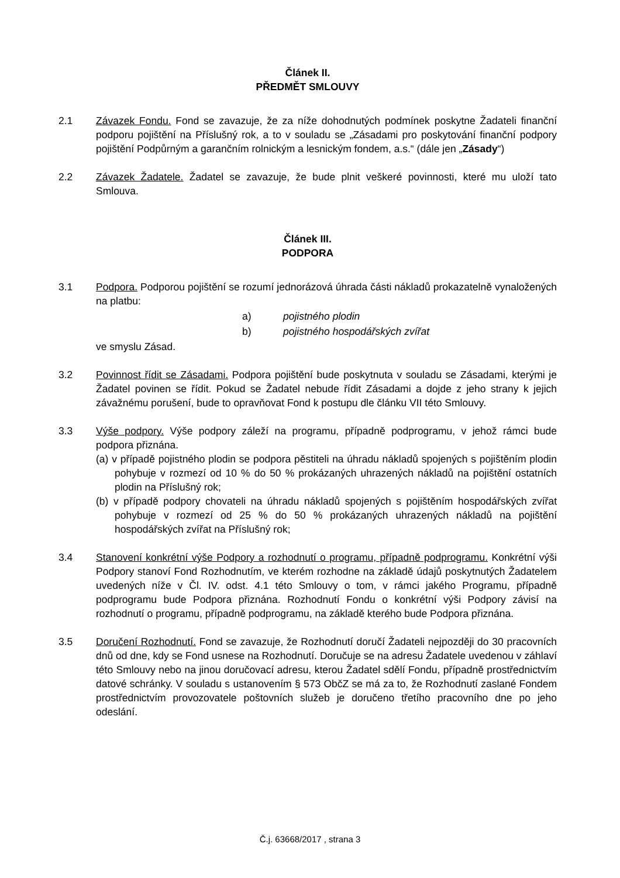Článek II.
PŘEDMĚT SMLOUVY
2.1 Závazek Fondu. Fond se zavazuje, že za níže dohodnutých podmínek poskytne Žadateli finanční podporu pojištění na Příslušný rok, a to v souladu se „Zásadami pro poskytování finanční podpory pojištění Podpůrným a garančním rolnickým a lesnickým fondem, a.s.“ (dále jen „Zásady“)
2.2 Závazek Žadatele. Žadatel se zavazuje, že bude plnit veškeré povinnosti, které mu uloží tato Smlouva.
Článek III.
PODPORA
3.1 Podpora. Podporou pojištění se rozumí jednorázová úhrada části nákladů prokazatelně vynaložených na platbu:
a) pojistného plodin
b) pojistného hospodářských zvířat
ve smyslu Zásad.
3.2 Povinnost řídit se Zásadami. Podpora pojištění bude poskytnuta v souladu se Zásadami, kterými je Žadatel povinen se řídit. Pokud se Žadatel nebude řídit Zásadami a dojde z jeho strany k jejich závažnému porušení, bude to opravňovat Fond k postupu dle článku VII této Smlouvy.
3.3 Výše podpory. Výše podpory záleží na programu, případně podprogramu, v jehož rámci bude podpora přiznána.
(a) v případě pojistného plodin se podpora pěstiteli na úhradu nákladů spojených s pojištěním plodin pohybuje v rozmezí od 10 % do 50 % prokázaných uhrazených nákladů na pojištění ostatních plodin na Příslušný rok;
(b) v případě podpory chovateli na úhradu nákladů spojených s pojištěním hospodářských zvířat pohybuje v rozmezí od 25 % do 50 % prokázaných uhrazených nákladů na pojištění hospodářských zvířat na Příslušný rok;
3.4 Stanovení konkrétní výše Podpory a rozhodnutí o programu, případně podprogramu. Konkrétní výši Podpory stanoví Fond Rozhodnutím, ve kterém rozhodne na základě údajů poskytnutých Žadatelem uvedených níže v Čl. IV. odst. 4.1 této Smlouvy o tom, v rámci jakého Programu, případně podprogramu bude Podpora přiznána. Rozhodnutí Fondu o konkrétní výši Podpory závisí na rozhodnutí o programu, případně podprogramu, na základě kterého bude Podpora přiznána.
3.5 Doručení Rozhodnutí. Fond se zavazuje, že Rozhodnutí doručí Žadateli nejpozději do 30 pracovních dnů od dne, kdy se Fond usnese na Rozhodnutí. Doručuje se na adresu Žadatele uvedenou v záhlaví této Smlouvy nebo na jinou doručovací adresu, kterou Žadatel sdělí Fondu, případně prostřednictvím datové schránky. V souladu s ustanovením § 573 ObčZ se má za to, že Rozhodnutí zaslané Fondem prostřednictvím provozovatele poštovních služeb je doručeno třetího pracovního dne po jeho odeslání.
Č.j. 63668/2017 , strana 3